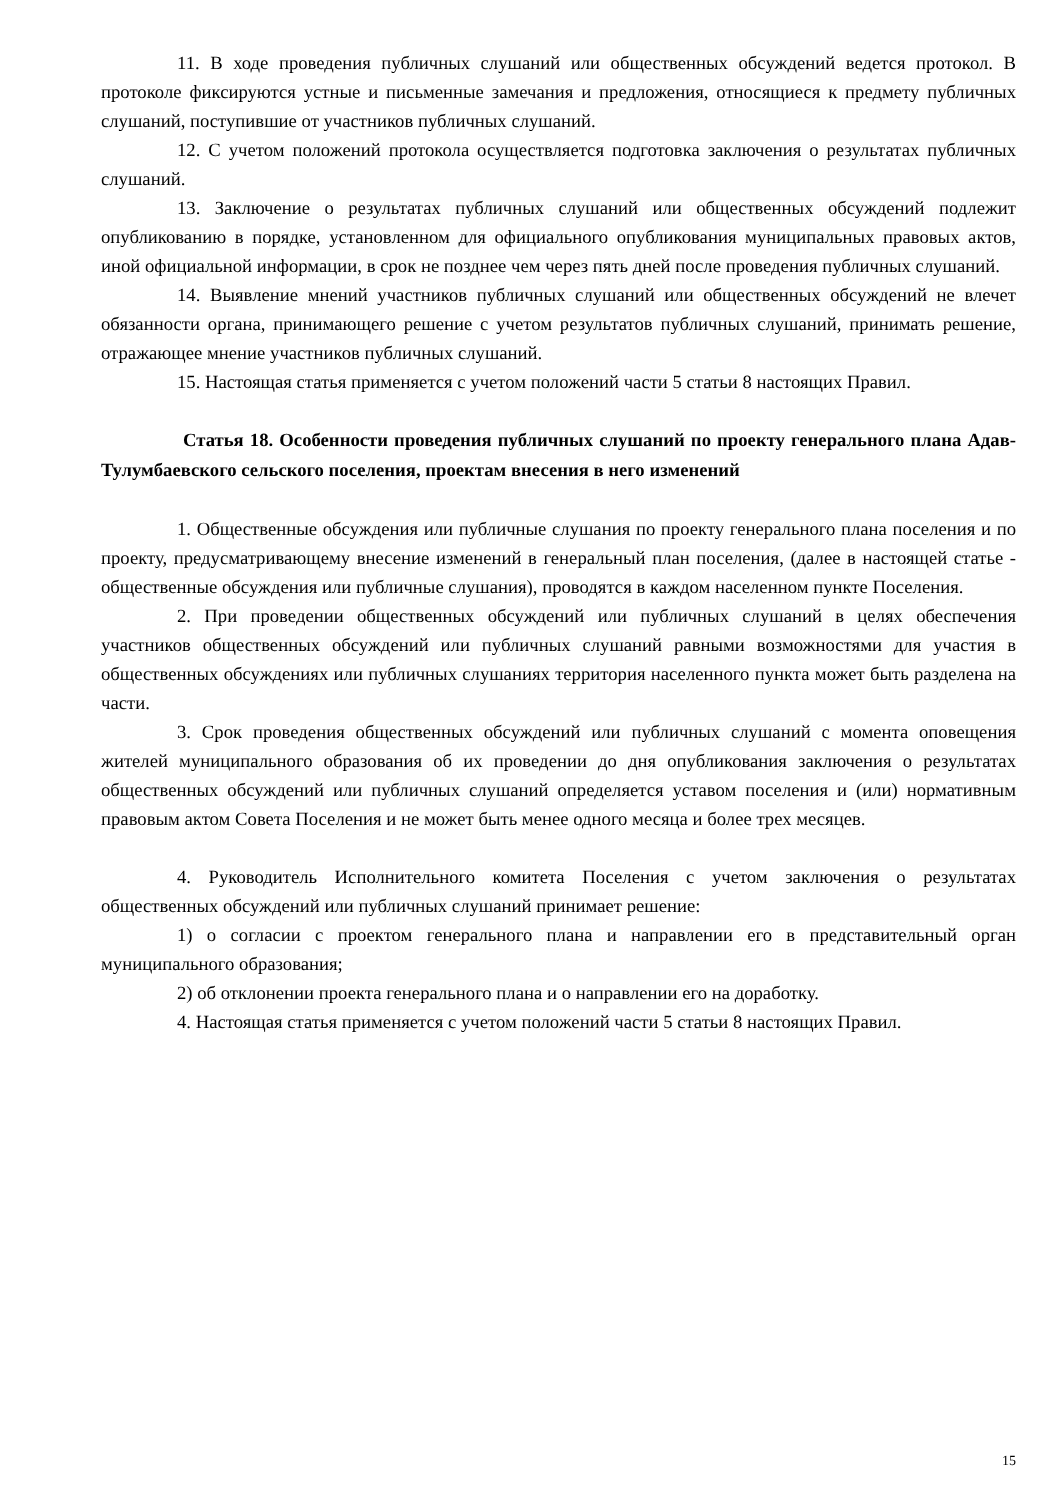11. В ходе проведения публичных слушаний или общественных обсуждений ведется протокол. В протоколе фиксируются устные и письменные замечания и предложения, относящиеся к предмету публичных слушаний, поступившие от участников публичных слушаний.
12. С учетом положений протокола осуществляется подготовка заключения о результатах публичных слушаний.
13. Заключение о результатах публичных слушаний или общественных обсуждений подлежит опубликованию в порядке, установленном для официального опубликования муниципальных правовых актов, иной официальной информации, в срок не позднее чем через пять дней после проведения публичных слушаний.
14. Выявление мнений участников публичных слушаний или общественных обсуждений не влечет обязанности органа, принимающего решение с учетом результатов публичных слушаний, принимать решение, отражающее мнение участников публичных слушаний.
15. Настоящая статья применяется с учетом положений части 5 статьи 8 настоящих Правил.
Статья 18. Особенности проведения публичных слушаний по проекту генерального плана Адав-Тулумбаевского сельского поселения, проектам внесения в него изменений
1. Общественные обсуждения или публичные слушания по проекту генерального плана поселения и по проекту, предусматривающему внесение изменений в генеральный план поселения, (далее в настоящей статье - общественные обсуждения или публичные слушания), проводятся в каждом населенном пункте Поселения.
2. При проведении общественных обсуждений или публичных слушаний в целях обеспечения участников общественных обсуждений или публичных слушаний равными возможностями для участия в общественных обсуждениях или публичных слушаниях территория населенного пункта может быть разделена на части.
3. Срок проведения общественных обсуждений или публичных слушаний с момента оповещения жителей муниципального образования об их проведении до дня опубликования заключения о результатах общественных обсуждений или публичных слушаний определяется уставом поселения и (или) нормативным правовым актом Совета Поселения и не может быть менее одного месяца и более трех месяцев.
4. Руководитель Исполнительного комитета Поселения с учетом заключения о результатах общественных обсуждений или публичных слушаний принимает решение:
1) о согласии с проектом генерального плана и направлении его в представительный орган муниципального образования;
2) об отклонении проекта генерального плана и о направлении его на доработку.
4. Настоящая статья применяется с учетом положений части 5 статьи 8 настоящих Правил.
15